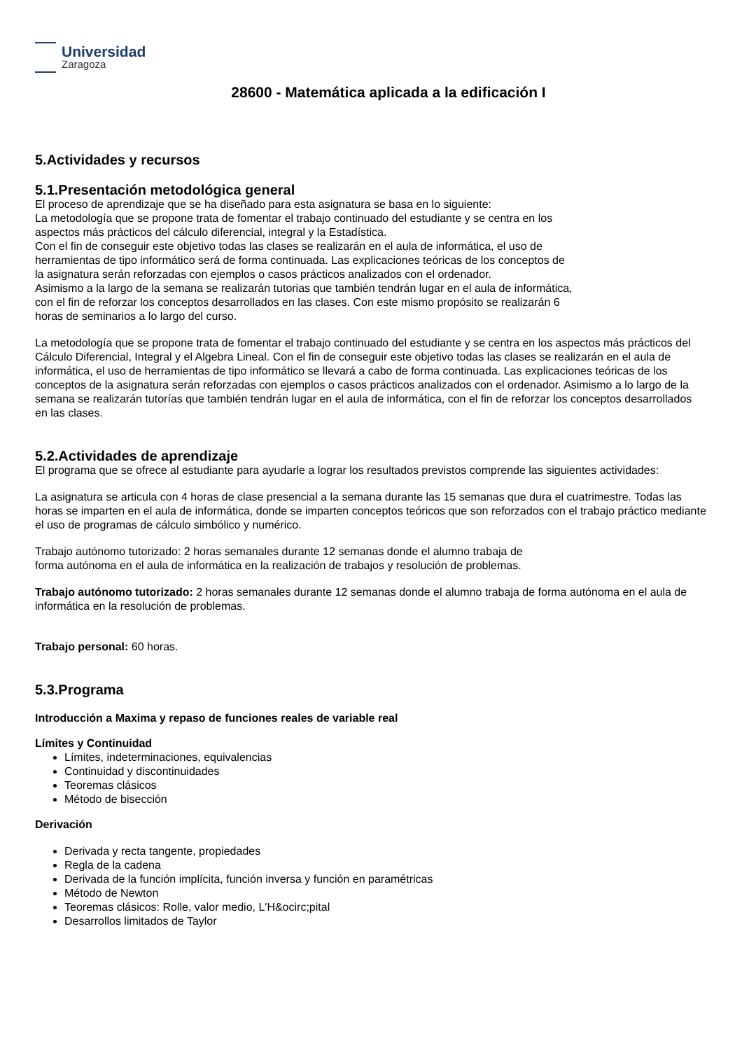Universidad
Zaragoza
28600 - Matemática aplicada a la edificación I
5.Actividades y recursos
5.1.Presentación metodológica general
El proceso de aprendizaje que se ha diseñado para esta asignatura se basa en lo siguiente:
La metodología que se propone trata de fomentar el trabajo continuado del estudiante y se centra en los
aspectos más prácticos del cálculo diferencial, integral y la Estadística.
Con el fin de conseguir este objetivo todas las clases se realizarán en el aula de informática, el uso de
herramientas de tipo informático será de forma continuada. Las explicaciones teóricas de los conceptos de
la asignatura serán reforzadas con ejemplos o casos prácticos analizados con el ordenador.
Asimismo a la largo de la semana se realizarán tutorias que también tendrán lugar en el aula de informática,
con el fin de reforzar los conceptos desarrollados en las clases. Con este mismo propósito se realizarán 6
horas de seminarios a lo largo del curso.
La metodología que se propone trata de fomentar el trabajo continuado del estudiante y se centra en los aspectos más prácticos del Cálculo Diferencial, Integral y el Algebra Lineal. Con el fin de conseguir este objetivo todas las clases se realizarán en el aula de informática, el uso de herramientas de tipo informático se llevará a cabo de forma continuada. Las explicaciones teóricas de los conceptos de la asignatura serán reforzadas con ejemplos o casos prácticos analizados con el ordenador. Asimismo a lo largo de la semana se realizarán tutorías que también tendrán lugar en el aula de informática, con el fin de reforzar los conceptos desarrollados en las clases.
5.2.Actividades de aprendizaje
El programa que se ofrece al estudiante para ayudarle a lograr los resultados previstos comprende las siguientes actividades:
La asignatura se articula con 4 horas de clase presencial a la semana durante las 15 semanas que dura el cuatrimestre. Todas las horas se imparten en el aula de informática, donde se imparten conceptos teóricos que son reforzados con el trabajo práctico mediante el uso de programas de cálculo simbólico y numérico.
Trabajo autónomo tutorizado: 2 horas semanales durante 12 semanas donde el alumno trabaja de
forma autónoma en el aula de informática en la realización de trabajos y resolución de problemas.
Trabajo autónomo tutorizado: 2 horas semanales durante 12 semanas donde el alumno trabaja de forma autónoma en el aula de informática en la resolución de problemas.
Trabajo personal: 60 horas.
5.3.Programa
Introducción a Maxima y repaso de funciones reales de variable real
Límites y Continuidad
Límites, indeterminaciones, equivalencias
Continuidad y discontinuidades
Teoremas clásicos
Método de bisección
Derivación
Derivada y recta tangente, propiedades
Regla de la cadena
Derivada de la función implícita, función inversa y función en paramétricas
Método de Newton
Teoremas clásicos: Rolle, valor medio, L'H&ocirc;pital
Desarrollos limitados de Taylor